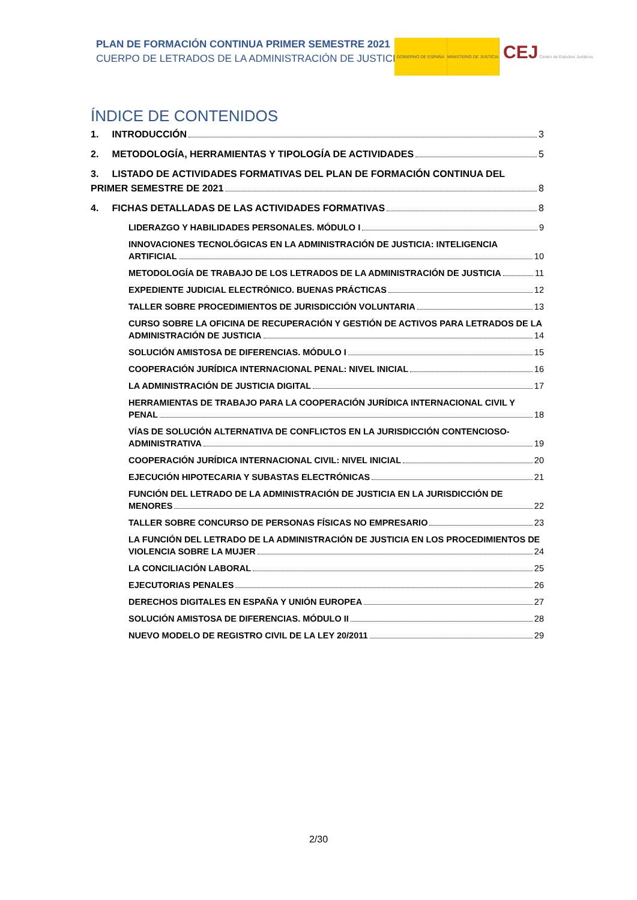PLAN DE FORMACIÓN CONTINUA PRIMER SEMESTRE 2021
CUERPO DE LETRADOS DE LA ADMINISTRACIÓN DE JUSTICIA
GOBIERNO DE ESPAÑA MINISTERIO DE JUSTICIA
CEJ Centro de Estudios Jurídicos
ÍNDICE DE CONTENIDOS
1. INTRODUCCIÓN 3
2. METODOLOGÍA, HERRAMIENTAS Y TIPOLOGÍA DE ACTIVIDADES 5
3. LISTADO DE ACTIVIDADES FORMATIVAS DEL PLAN DE FORMACIÓN CONTINUA DEL
PRIMER SEMESTRE DE 2021 8
4. FICHAS DETALLADAS DE LAS ACTIVIDADES FORMATIVAS 8
LIDERAZGO Y HABILIDADES PERSONALES. MÓDULO I 9
INNOVACIONES TECNOLÓGICAS EN LA ADMINISTRACIÓN DE JUSTICIA: INTELIGENCIA
ARTIFICIAL 10
METODOLOGÍA DE TRABAJO DE LOS LETRADOS DE LA ADMINISTRACIÓN DE JUSTICIA 11
EXPEDIENTE JUDICIAL ELECTRÓNICO. BUENAS PRÁCTICAS 12
TALLER SOBRE PROCEDIMIENTOS DE JURISDICCIÓN VOLUNTARIA 13
CURSO SOBRE LA OFICINA DE RECUPERACIÓN Y GESTIÓN DE ACTIVOS PARA LETRADOS DE LA
ADMINISTRACIÓN DE JUSTICIA 14
SOLUCIÓN AMISTOSA DE DIFERENCIAS. MÓDULO I 15
COOPERACIÓN JURÍDICA INTERNACIONAL PENAL: NIVEL INICIAL 16
LA ADMINISTRACIÓN DE JUSTICIA DIGITAL 17
HERRAMIENTAS DE TRABAJO PARA LA COOPERACIÓN JURÍDICA INTERNACIONAL CIVIL Y
PENAL 18
VÍAS DE SOLUCIÓN ALTERNATIVA DE CONFLICTOS EN LA JURISDICCIÓN CONTENCIOSO-
ADMINISTRATIVA 19
COOPERACIÓN JURÍDICA INTERNACIONAL CIVIL: NIVEL INICIAL 20
EJECUCIÓN HIPOTECARIA Y SUBASTAS ELECTRÓNICAS 21
FUNCIÓN DEL LETRADO DE LA ADMINISTRACIÓN DE JUSTICIA EN LA JURISDICCIÓN DE
MENORES 22
TALLER SOBRE CONCURSO DE PERSONAS FÍSICAS NO EMPRESARIO 23
LA FUNCIÓN DEL LETRADO DE LA ADMINISTRACIÓN DE JUSTICIA EN LOS PROCEDIMIENTOS DE
VIOLENCIA SOBRE LA MUJER 24
LA CONCILIACIÓN LABORAL 25
EJECUTORIAS PENALES 26
DERECHOS DIGITALES EN ESPAÑA Y UNIÓN EUROPEA 27
SOLUCIÓN AMISTOSA DE DIFERENCIAS. MÓDULO II 28
NUEVO MODELO DE REGISTRO CIVIL DE LA LEY 20/2011 29
2/30